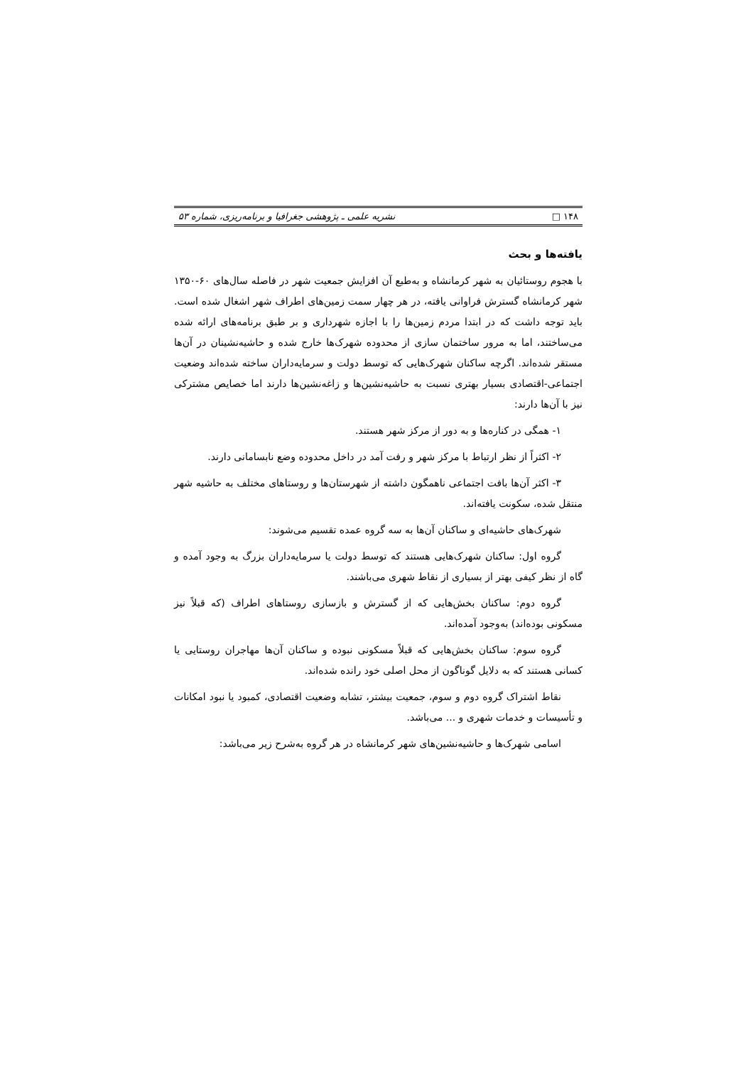۱۴۸ □ نشریه علمی ـ پژوهشی جغرافیا و برنامه‌ریزی، شماره ۵۳
یافته‌ها و بحث
با هجوم روستائیان به شهر کرمانشاه و به‌طبع آن افزایش جمعیت شهر در فاصله سال‌های ۶۰-۱۳۵۰ شهر کرمانشاه گسترش فراوانی یافته، در هر چهار سمت زمین‌های اطراف شهر اشغال شده است. باید توجه داشت که در ابتدا مردم زمین‌ها را با اجازه شهرداری و بر طبق برنامه‌های ارائه شده می‌ساختند، اما به مرور ساختمان سازی از محدوده شهرک‌ها خارج شده و حاشیه‌نشینان در آن‌ها مستقر شده‌اند. اگرچه ساکنان شهرک‌هایی که توسط دولت و سرمایه‌داران ساخته شده‌اند وضعیت اجتماعی-اقتصادی بسیار بهتری نسبت به حاشیه‌نشین‌ها و زاغه‌نشین‌ها دارند اما خصایص مشترکی نیز با آن‌ها دارند:
۱- همگی در کناره‌ها و به دور از مرکز شهر هستند.
۲- اکثراً از نظر ارتباط با مرکز شهر و رفت آمد در داخل محدوده وضع نابسامانی دارند.
۳- اکثر آن‌ها بافت اجتماعی ناهمگون داشته از شهرستان‌ها و روستاهای مختلف به حاشیه شهر منتقل شده، سکونت یافته‌اند.
شهرک‌های حاشیه‌ای و ساکنان آن‌ها به سه گروه عمده تقسیم می‌شوند:
گروه اول: ساکنان شهرک‌هایی هستند که توسط دولت یا سرمایه‌داران بزرگ به وجود آمده و گاه از نظر کیفی بهتر از بسیاری از نقاط شهری می‌باشند.
گروه دوم: ساکنان بخش‌هایی که از گسترش و بازسازی روستاهای اطراف (که قبلاً نیز مسکونی بوده‌اند) به‌وجود آمده‌اند.
گروه سوم: ساکنان بخش‌هایی که قبلاً مسکونی نبوده و ساکنان آن‌ها مهاجران روستایی یا کسانی هستند که به دلایل گوناگون از محل اصلی خود رانده شده‌اند.
نقاط اشتراک گروه دوم و سوم، جمعیت بیشتر، تشابه وضعیت اقتصادی، کمبود یا نبود امکانات و تأسیسات و خدمات شهری و ... می‌باشد.
اسامی شهرک‌ها و حاشیه‌نشین‌های شهر کرمانشاه در هر گروه به‌شرح زیر می‌باشد: